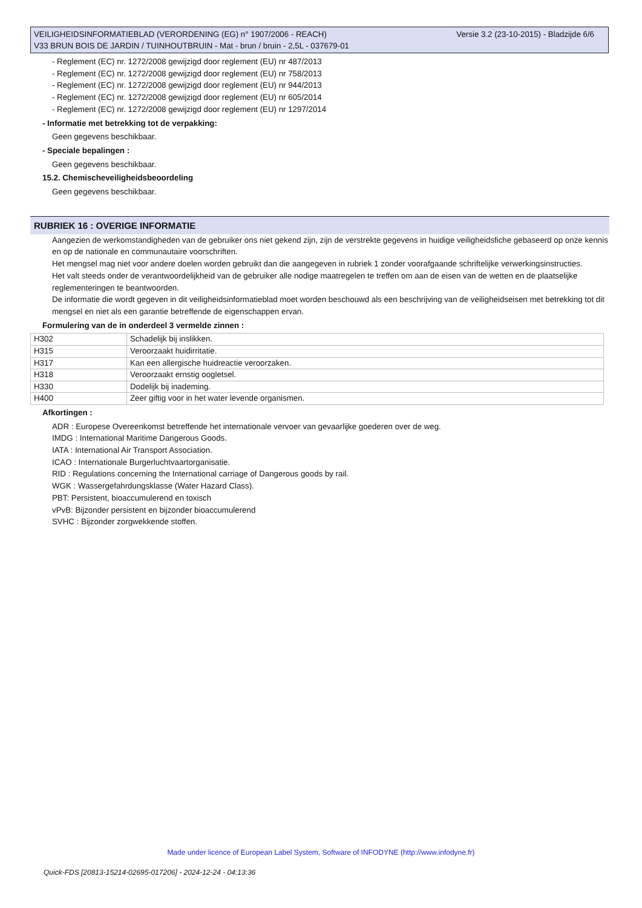Versie 3.2 (23-10-2015) - Bladzijde 6/6 VEILIGHEIDSINFORMATIEBLAD (VERORDENING (EG) n° 1907/2006 - REACH)
V33 BRUN BOIS DE JARDIN / TUINHOUTBRUIN - Mat - brun / bruin - 2,5L - 037679-01
- Reglement (EC) nr. 1272/2008 gewijzigd door reglement (EU) nr 487/2013
- Reglement (EC) nr. 1272/2008 gewijzigd door reglement (EU) nr 758/2013
- Reglement (EC) nr. 1272/2008 gewijzigd door reglement (EU) nr 944/2013
- Reglement (EC) nr. 1272/2008 gewijzigd door reglement (EU) nr 605/2014
- Reglement (EC) nr. 1272/2008 gewijzigd door reglement (EU) nr 1297/2014
- Informatie met betrekking tot de verpakking:
Geen gegevens beschikbaar.
- Speciale bepalingen :
Geen gegevens beschikbaar.
15.2. Chemischeveiligheidsbeoordeling
Geen gegevens beschikbaar.
RUBRIEK 16 : OVERIGE INFORMATIE
Aangezien de werkomstandigheden van de gebruiker ons niet gekend zijn, zijn de verstrekte gegevens in huidige veiligheidsfiche gebaseerd op onze kennis en op de nationale en communautaire voorschriften.
Het mengsel mag niet voor andere doelen worden gebruikt dan die aangegeven in rubriek 1 zonder voorafgaande schriftelijke verwerkingsinstructies.
Het valt steeds onder de verantwoordelijkheid van de gebruiker alle nodige maatregelen te treffen om aan de eisen van de wetten en de plaatselijke reglementeringen te beantwoorden.
De informatie die wordt gegeven in dit veiligheidsinformatieblad moet worden beschouwd als een beschrijving van de veiligheidseisen met betrekking tot dit mengsel en niet als een garantie betreffende de eigenschappen ervan.
Formulering van de in onderdeel 3 vermelde zinnen :
| H302 | Schadelijk bij inslikken. |
| H315 | Veroorzaakt huidirritatie. |
| H317 | Kan een allergische huidreactie veroorzaken. |
| H318 | Veroorzaakt ernstig oogletsel. |
| H330 | Dodelijk bij inademing. |
| H400 | Zeer giftig voor in het water levende organismen. |
Afkortingen :
ADR : Europese Overeenkomst betreffende het internationale vervoer van gevaarlijke goederen over de weg.
IMDG : International Maritime Dangerous Goods.
IATA : International Air Transport Association.
ICAO : Internationale Burgerluchtvaartorganisatie.
RID : Regulations concerning the International carriage of Dangerous goods by rail.
WGK : Wassergefahrdungsklasse (Water Hazard Class).
PBT: Persistent, bioaccumulerend en toxisch
vPvB: Bijzonder persistent en bijzonder bioaccumulerend
SVHC : Bijzonder zorgwekkende stoffen.
Made under licence of European Label System, Software of INFODYNE (http://www.infodyne.fr)
Quick-FDS [20813-15214-02695-017206] - 2024-12-24 - 04:13:36